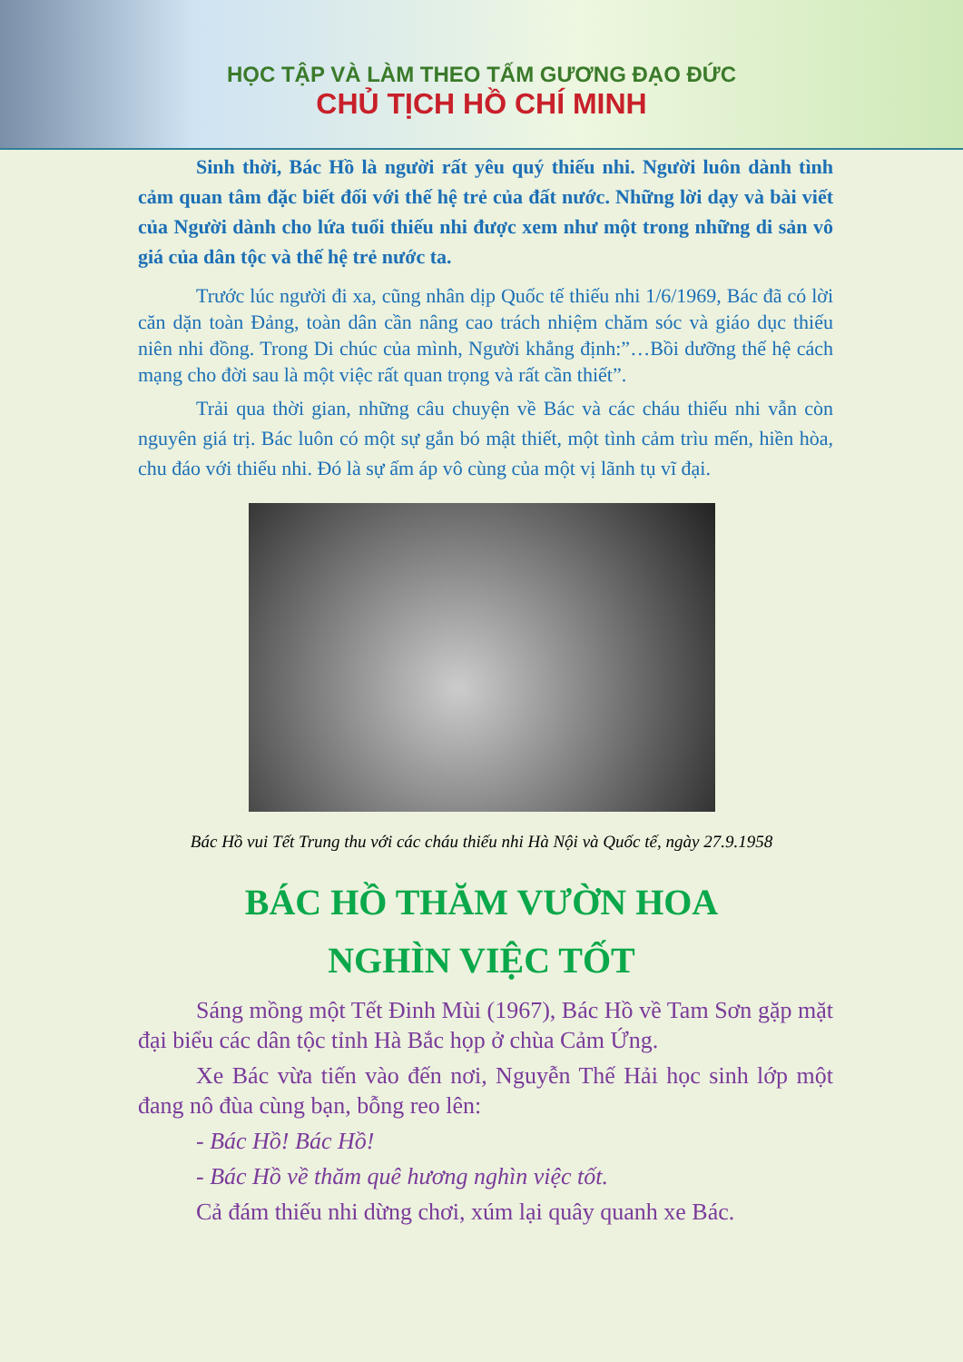HỌC TẬP VÀ LÀM THEO TẤM GƯƠNG ĐẠO ĐỨC
CHỦ TỊCH HỒ CHÍ MINH
Sinh thời, Bác Hồ là người rất yêu quý thiếu nhi. Người luôn dành tình cảm quan tâm đặc biết đối với thế hệ trẻ của đất nước. Những lời dạy và bài viết của Người dành cho lứa tuổi thiếu nhi được xem như một trong những di sản vô giá của dân tộc và thế hệ trẻ nước ta.
Trước lúc người đi xa, cũng nhân dịp Quốc tế thiếu nhi 1/6/1969, Bác đã có lời căn dặn toàn Đảng, toàn dân cần nâng cao trách nhiệm chăm sóc và giáo dục thiếu niên nhi đồng. Trong Di chúc của mình, Người khẳng định:”…Bồi dưỡng thế hệ cách mạng cho đời sau là một việc rất quan trọng và rất cần thiết”.
Trải qua thời gian, những câu chuyện về Bác và các cháu thiếu nhi vẫn còn nguyên giá trị. Bác luôn có một sự gắn bó mật thiết, một tình cảm trìu mến, hiền hòa, chu đáo với thiếu nhi. Đó là sự ấm áp vô cùng của một vị lãnh tụ vĩ đại.
Bác Hồ vui Tết Trung thu với các cháu thiếu nhi Hà Nội và Quốc tế, ngày 27.9.1958
BÁC HỒ THĂM VƯỜN HOA
NGHÌN VIỆC TỐT
Sáng mồng một Tết Đinh Mùi (1967), Bác Hồ về Tam Sơn gặp mặt đại biểu các dân tộc tỉnh Hà Bắc họp ở chùa Cảm Ứng.
Xe Bác vừa tiến vào đến nơi, Nguyễn Thế Hải học sinh lớp một đang nô đùa cùng bạn, bỗng reo lên:
- Bác Hồ! Bác Hồ!
- Bác Hồ về thăm quê hương nghìn việc tốt.
Cả đám thiếu nhi dừng chơi, xúm lại quây quanh xe Bác.